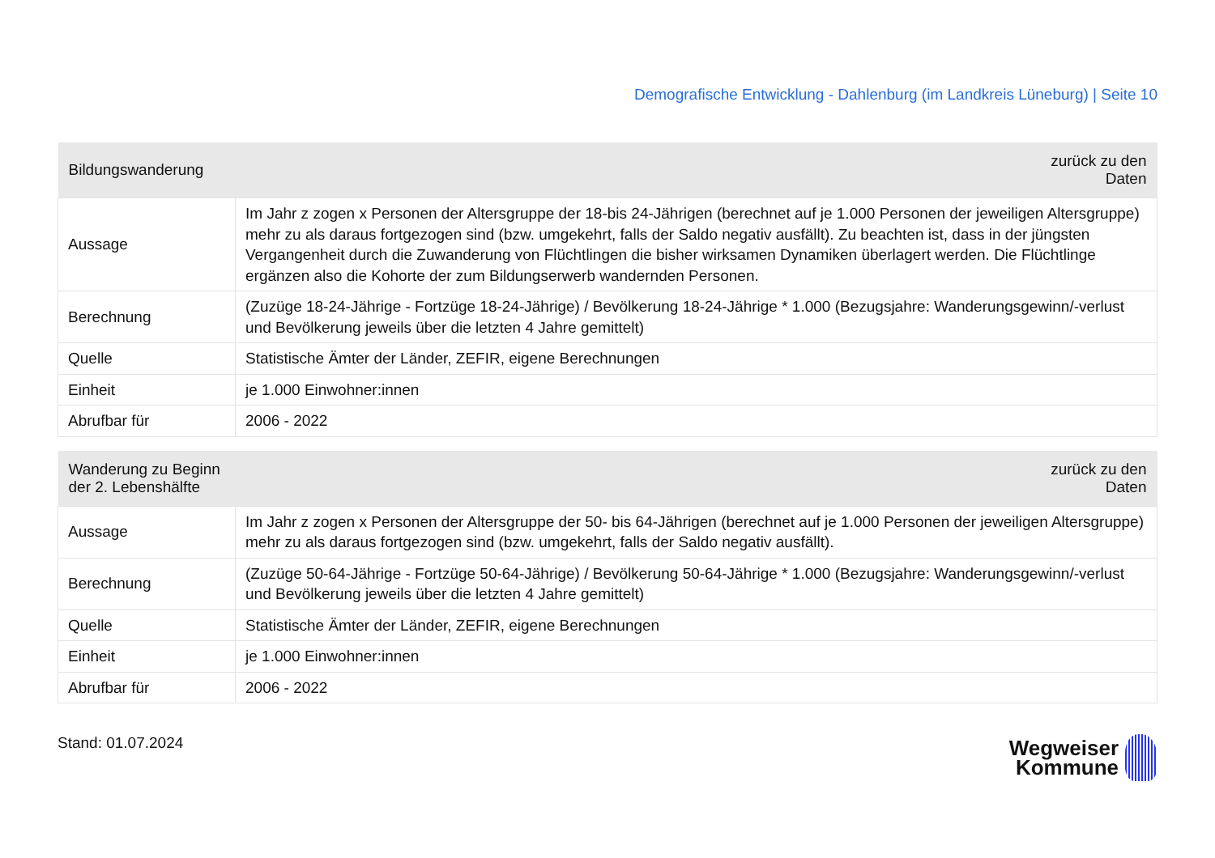Demografische Entwicklung - Dahlenburg (im Landkreis Lüneburg) | Seite 10
| Bildungswanderung | zurück zu den Daten |
| --- | --- |
| Aussage | Im Jahr z zogen x Personen der Altersgruppe der 18-bis 24-Jährigen (berechnet auf je 1.000 Personen der jeweiligen Altersgruppe) mehr zu als daraus fortgezogen sind (bzw. umgekehrt, falls der Saldo negativ ausfällt). Zu beachten ist, dass in der jüngsten Vergangenheit durch die Zuwanderung von Flüchtlingen die bisher wirksamen Dynamiken überlagert werden. Die Flüchtlinge ergänzen also die Kohorte der zum Bildungserwerb wandernden Personen. |
| Berechnung | (Zuzüge 18-24-Jährige - Fortzüge 18-24-Jährige) / Bevölkerung 18-24-Jährige * 1.000 (Bezugsjahre: Wanderungsgewinn/-verlust und Bevölkerung jeweils über die letzten 4 Jahre gemittelt) |
| Quelle | Statistische Ämter der Länder, ZEFIR, eigene Berechnungen |
| Einheit | je 1.000 Einwohner:innen |
| Abrufbar für | 2006 - 2022 |
| Wanderung zu Beginn der 2. Lebenshälfte | zurück zu den Daten |
| --- | --- |
| Aussage | Im Jahr z zogen x Personen der Altersgruppe der 50- bis 64-Jährigen (berechnet auf je 1.000 Personen der jeweiligen Altersgruppe) mehr zu als daraus fortgezogen sind (bzw. umgekehrt, falls der Saldo negativ ausfällt). |
| Berechnung | (Zuzüge 50-64-Jährige - Fortzüge 50-64-Jährige) / Bevölkerung 50-64-Jährige * 1.000 (Bezugsjahre: Wanderungsgewinn/-verlust und Bevölkerung jeweils über die letzten 4 Jahre gemittelt) |
| Quelle | Statistische Ämter der Länder, ZEFIR, eigene Berechnungen |
| Einheit | je 1.000 Einwohner:innen |
| Abrufbar für | 2006 - 2022 |
Stand: 01.07.2024
Wegweiser
Kommune